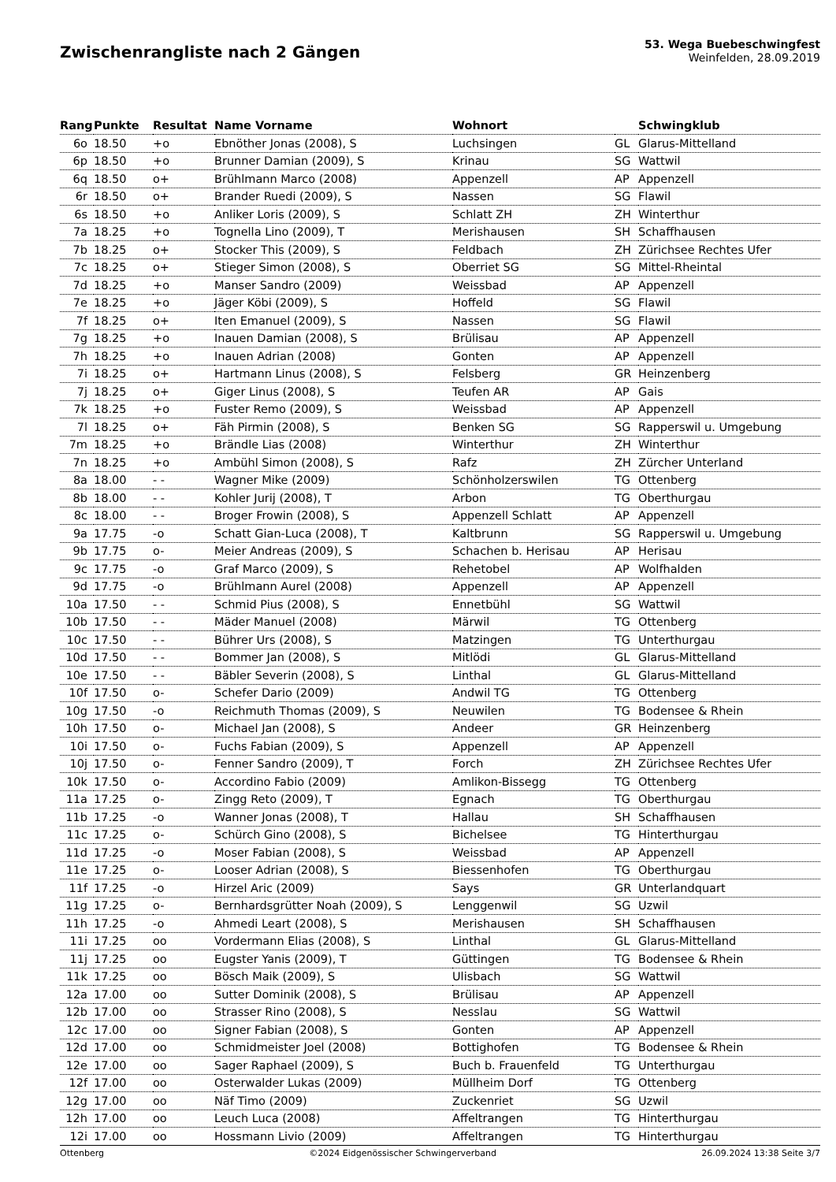Zwischenrangliste nach 2 Gängen
53. Wega Buebeschwingfest
Weinfelden, 28.09.2019
| Rang | Punkte | Resultat | Name Vorname | Wohnort | | Schwingklub |
| --- | --- | --- | --- | --- | --- | --- |
| 6o | 18.50 | +o | Ebnöther Jonas (2008), S | Luchsingen | GL | Glarus-Mittelland |
| 6p | 18.50 | +o | Brunner Damian (2009), S | Krinau | SG | Wattwil |
| 6q | 18.50 | o+ | Brühlmann Marco (2008) | Appenzell | AP | Appenzell |
| 6r | 18.50 | o+ | Brander Ruedi (2009), S | Nassen | SG | Flawil |
| 6s | 18.50 | +o | Anliker Loris (2009), S | Schlatt ZH | ZH | Winterthur |
| 7a | 18.25 | +o | Tognella Lino (2009), T | Merishausen | SH | Schaffhausen |
| 7b | 18.25 | o+ | Stocker This (2009), S | Feldbach | ZH | Zürichsee Rechtes Ufer |
| 7c | 18.25 | o+ | Stieger Simon (2008), S | Oberriet SG | SG | Mittel-Rheintal |
| 7d | 18.25 | +o | Manser Sandro (2009) | Weissbad | AP | Appenzell |
| 7e | 18.25 | +o | Jäger Köbi (2009), S | Hoffeld | SG | Flawil |
| 7f | 18.25 | o+ | Iten Emanuel (2009), S | Nassen | SG | Flawil |
| 7g | 18.25 | +o | Inauen Damian (2008), S | Brülisau | AP | Appenzell |
| 7h | 18.25 | +o | Inauen Adrian (2008) | Gonten | AP | Appenzell |
| 7i | 18.25 | o+ | Hartmann Linus (2008), S | Felsberg | GR | Heinzenberg |
| 7j | 18.25 | o+ | Giger Linus (2008), S | Teufen AR | AP | Gais |
| 7k | 18.25 | +o | Fuster Remo (2009), S | Weissbad | AP | Appenzell |
| 7l | 18.25 | o+ | Fäh Pirmin (2008), S | Benken SG | SG | Rapperswil u. Umgebung |
| 7m | 18.25 | +o | Brändle Lias (2008) | Winterthur | ZH | Winterthur |
| 7n | 18.25 | +o | Ambühl Simon (2008), S | Rafz | ZH | Zürcher Unterland |
| 8a | 18.00 | - - | Wagner Mike (2009) | Schönholzerswilen | TG | Ottenberg |
| 8b | 18.00 | - - | Kohler Jurij (2008), T | Arbon | TG | Oberthurgau |
| 8c | 18.00 | - - | Broger Frowin (2008), S | Appenzell Schlatt | AP | Appenzell |
| 9a | 17.75 | -o | Schatt Gian-Luca (2008), T | Kaltbrunn | SG | Rapperswil u. Umgebung |
| 9b | 17.75 | o- | Meier Andreas (2009), S | Schachen b. Herisau | AP | Herisau |
| 9c | 17.75 | -o | Graf Marco (2009), S | Rehetobel | AP | Wolfhalden |
| 9d | 17.75 | -o | Brühlmann Aurel (2008) | Appenzell | AP | Appenzell |
| 10a | 17.50 | - - | Schmid Pius (2008), S | Ennetbühl | SG | Wattwil |
| 10b | 17.50 | - - | Mäder Manuel (2008) | Märwil | TG | Ottenberg |
| 10c | 17.50 | - - | Bührer Urs (2008), S | Matzingen | TG | Unterthurgau |
| 10d | 17.50 | - - | Bommer Jan (2008), S | Mitlödi | GL | Glarus-Mittelland |
| 10e | 17.50 | - - | Bäbler Severin (2008), S | Linthal | GL | Glarus-Mittelland |
| 10f | 17.50 | o- | Schefer Dario (2009) | Andwil TG | TG | Ottenberg |
| 10g | 17.50 | -o | Reichmuth Thomas (2009), S | Neuwilen | TG | Bodensee & Rhein |
| 10h | 17.50 | o- | Michael Jan (2008), S | Andeer | GR | Heinzenberg |
| 10i | 17.50 | o- | Fuchs Fabian (2009), S | Appenzell | AP | Appenzell |
| 10j | 17.50 | o- | Fenner Sandro (2009), T | Forch | ZH | Zürichsee Rechtes Ufer |
| 10k | 17.50 | o- | Accordino Fabio (2009) | Amlikon-Bissegg | TG | Ottenberg |
| 11a | 17.25 | o- | Zingg Reto (2009), T | Egnach | TG | Oberthurgau |
| 11b | 17.25 | -o | Wanner Jonas (2008), T | Hallau | SH | Schaffhausen |
| 11c | 17.25 | o- | Schürch Gino (2008), S | Bichelsee | TG | Hinterthurgau |
| 11d | 17.25 | -o | Moser Fabian (2008), S | Weissbad | AP | Appenzell |
| 11e | 17.25 | o- | Looser Adrian (2008), S | Biessenhofen | TG | Oberthurgau |
| 11f | 17.25 | -o | Hirzel Aric (2009) | Says | GR | Unterlandquart |
| 11g | 17.25 | o- | Bernhardsgrütter Noah (2009), S | Lenggenwil | SG | Uzwil |
| 11h | 17.25 | -o | Ahmedi Leart (2008), S | Merishausen | SH | Schaffhausen |
| 11i | 17.25 | oo | Vordermann Elias (2008), S | Linthal | GL | Glarus-Mittelland |
| 11j | 17.25 | oo | Eugster Yanis (2009), T | Güttingen | TG | Bodensee & Rhein |
| 11k | 17.25 | oo | Bösch Maik (2009), S | Ulisbach | SG | Wattwil |
| 12a | 17.00 | oo | Sutter Dominik (2008), S | Brülisau | AP | Appenzell |
| 12b | 17.00 | oo | Strasser Rino (2008), S | Nesslau | SG | Wattwil |
| 12c | 17.00 | oo | Signer Fabian (2008), S | Gonten | AP | Appenzell |
| 12d | 17.00 | oo | Schmidmeister Joel (2008) | Bottighofen | TG | Bodensee & Rhein |
| 12e | 17.00 | oo | Sager Raphael (2009), S | Buch b. Frauenfeld | TG | Unterthurgau |
| 12f | 17.00 | oo | Osterwalder Lukas (2009) | Müllheim Dorf | TG | Ottenberg |
| 12g | 17.00 | oo | Näf Timo (2009) | Zuckenriet | SG | Uzwil |
| 12h | 17.00 | oo | Leuch Luca (2008) | Affeltrangen | TG | Hinterthurgau |
| 12i | 17.00 | oo | Hossmann Livio (2009) | Affeltrangen | TG | Hinterthurgau |
Ottenberg ©2024 Eidgenössischer Schwingerverband 26.09.2024 13:38 Seite 3/7